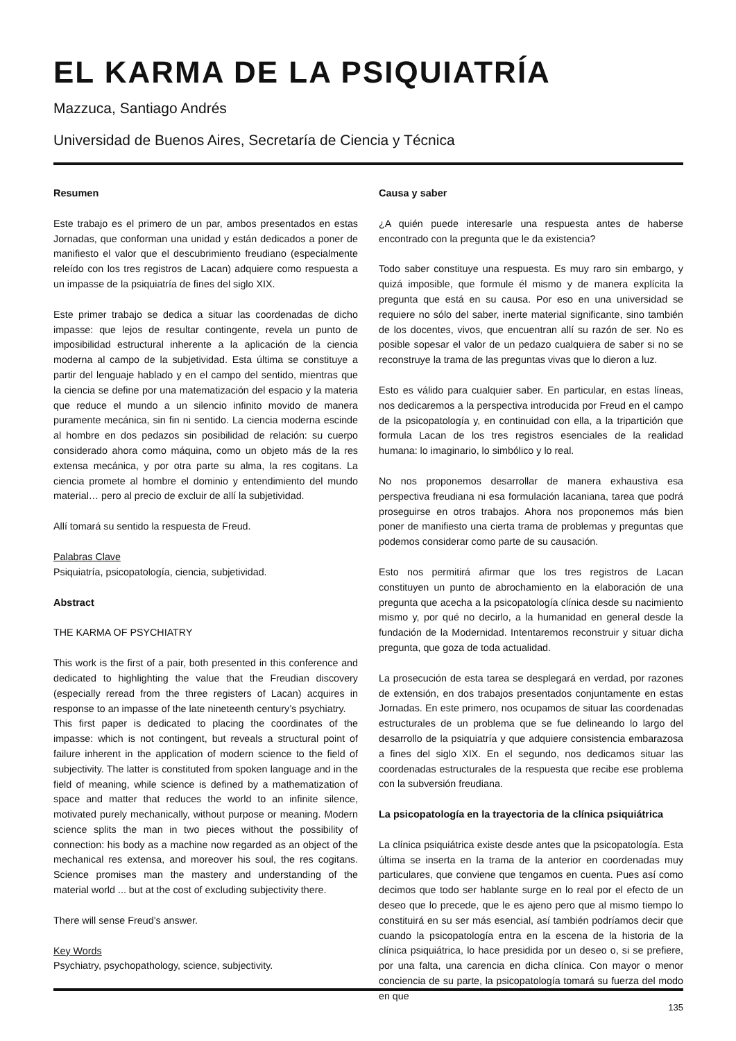EL KARMA DE LA PSIQUIATRÍA
Mazzuca, Santiago Andrés
Universidad de Buenos Aires, Secretaría de Ciencia y Técnica
Resumen
Este trabajo es el primero de un par, ambos presentados en estas Jornadas, que conforman una unidad y están dedicados a poner de manifiesto el valor que el descubrimiento freudiano (especialmente releído con los tres registros de Lacan) adquiere como respuesta a un impasse de la psiquiatría de fines del siglo XIX.
Este primer trabajo se dedica a situar las coordenadas de dicho impasse: que lejos de resultar contingente, revela un punto de imposibilidad estructural inherente a la aplicación de la ciencia moderna al campo de la subjetividad. Esta última se constituye a partir del lenguaje hablado y en el campo del sentido, mientras que la ciencia se define por una matematización del espacio y la materia que reduce el mundo a un silencio infinito movido de manera puramente mecánica, sin fin ni sentido. La ciencia moderna escinde al hombre en dos pedazos sin posibilidad de relación: su cuerpo considerado ahora como máquina, como un objeto más de la res extensa mecánica, y por otra parte su alma, la res cogitans. La ciencia promete al hombre el dominio y entendimiento del mundo material… pero al precio de excluir de allí la subjetividad.
Allí tomará su sentido la respuesta de Freud.
Palabras Clave
Psiquiatría, psicopatología, ciencia, subjetividad.
Abstract
THE KARMA OF PSYCHIATRY
This work is the first of a pair, both presented in this conference and dedicated to highlighting the value that the Freudian discovery (especially reread from the three registers of Lacan) acquires in response to an impasse of the late nineteenth century’s psychiatry.
This first paper is dedicated to placing the coordinates of the impasse: which is not contingent, but reveals a structural point of failure inherent in the application of modern science to the field of subjectivity. The latter is constituted from spoken language and in the field of meaning, while science is defined by a mathematization of space and matter that reduces the world to an infinite silence, motivated purely mechanically, without purpose or meaning. Modern science splits the man in two pieces without the possibility of connection: his body as a machine now regarded as an object of the mechanical res extensa, and moreover his soul, the res cogitans. Science promises man the mastery and understanding of the material world ... but at the cost of excluding subjectivity there.
There will sense Freud’s answer.
Key Words
Psychiatry, psychopathology, science, subjectivity.
Causa y saber
¿A quién puede interesarle una respuesta antes de haberse encontrado con la pregunta que le da existencia?
Todo saber constituye una respuesta. Es muy raro sin embargo, y quizá imposible, que formule él mismo y de manera explícita la pregunta que está en su causa. Por eso en una universidad se requiere no sólo del saber, inerte material significante, sino también de los docentes, vivos, que encuentran allí su razón de ser. No es posible sopesar el valor de un pedazo cualquiera de saber si no se reconstruye la trama de las preguntas vivas que lo dieron a luz.
Esto es válido para cualquier saber. En particular, en estas líneas, nos dedicaremos a la perspectiva introducida por Freud en el campo de la psicopatología y, en continuidad con ella, a la tripartición que formula Lacan de los tres registros esenciales de la realidad humana: lo imaginario, lo simbólico y lo real.
No nos proponemos desarrollar de manera exhaustiva esa perspectiva freudiana ni esa formulación lacaniana, tarea que podrá proseguirse en otros trabajos. Ahora nos proponemos más bien poner de manifiesto una cierta trama de problemas y preguntas que podemos considerar como parte de su causación.
Esto nos permitirá afirmar que los tres registros de Lacan constituyen un punto de abrochamiento en la elaboración de una pregunta que acecha a la psicopatología clínica desde su nacimiento mismo y, por qué no decirlo, a la humanidad en general desde la fundación de la Modernidad. Intentaremos reconstruir y situar dicha pregunta, que goza de toda actualidad.
La prosecución de esta tarea se desplegará en verdad, por razones de extensión, en dos trabajos presentados conjuntamente en estas Jornadas. En este primero, nos ocupamos de situar las coordenadas estructurales de un problema que se fue delineando lo largo del desarrollo de la psiquiatría y que adquiere consistencia embarazosa a fines del siglo XIX. En el segundo, nos dedicamos situar las coordenadas estructurales de la respuesta que recibe ese problema con la subversión freudiana.
La psicopatología en la trayectoria de la clínica psiquiátrica
La clínica psiquiátrica existe desde antes que la psicopatología. Esta última se inserta en la trama de la anterior en coordenadas muy particulares, que conviene que tengamos en cuenta. Pues así como decimos que todo ser hablante surge en lo real por el efecto de un deseo que lo precede, que le es ajeno pero que al mismo tiempo lo constituirá en su ser más esencial, así también podríamos decir que cuando la psicopatología entra en la escena de la historia de la clínica psiquiátrica, lo hace presidida por un deseo o, si se prefiere, por una falta, una carencia en dicha clínica. Con mayor o menor conciencia de su parte, la psicopatología tomará su fuerza del modo en que
135